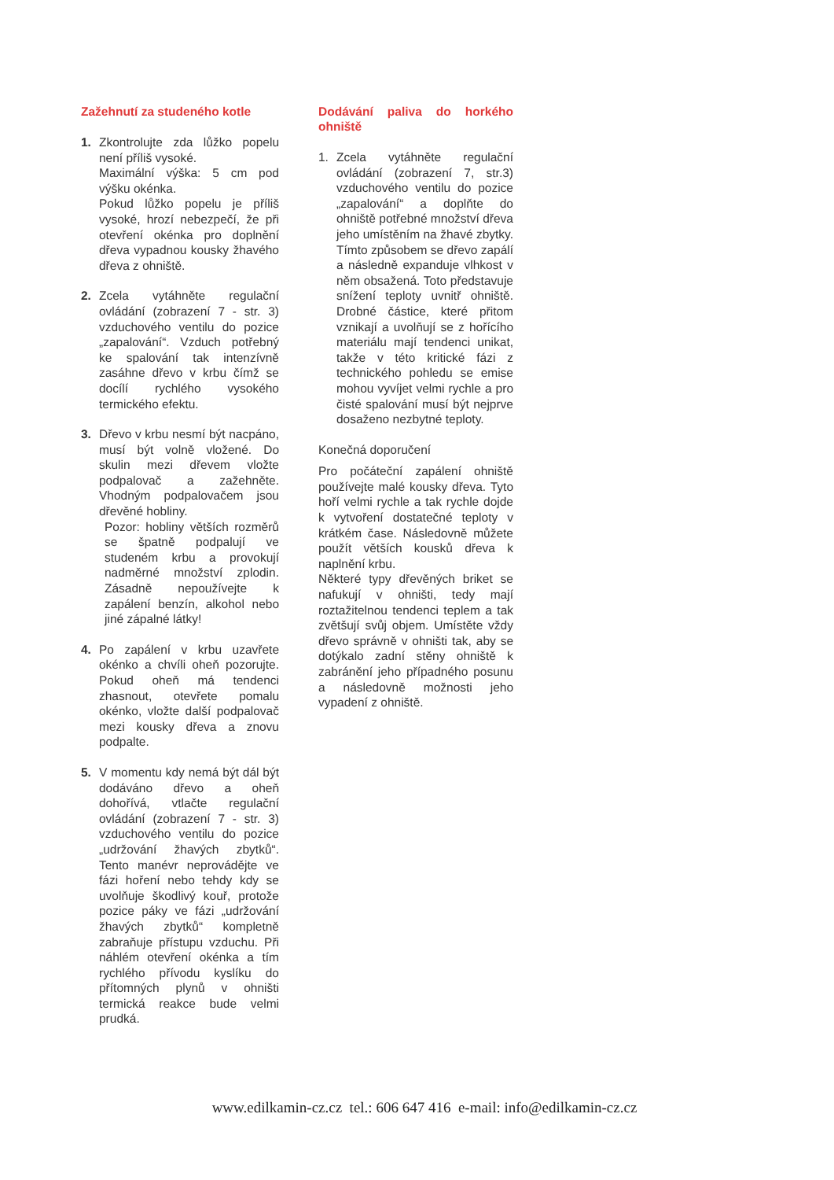Zažehnutí za studeného kotle
1. Zkontrolujte zda lůžko popelu není příliš vysoké.
Maximální výška: 5 cm pod výšku okénka.
Pokud lůžko popelu je příliš vysoké, hrozí nebezpečí, že při otevření okénka pro doplnění dřeva vypadnou kousky žhavého dřeva z ohniště.
2. Zcela vytáhněte regulační ovládání (zobrazení 7 - str. 3) vzduchového ventilu do pozice „zapalování“. Vzduch potřebný ke spalování tak intenzívně zasáhne dřevo v krbu čímž se docílí rychlého vysokého termického efektu.
3. Dřevo v krbu nesmí být nacpáno, musí být volně vložené. Do skulin mezi dřevem vložte podpalovač a zažehněte. Vhodným podpalovačem jsou dřevěné hobliny.
Pozor: hobliny větších rozměrů se špatně podpalují ve studeném krbu a provokují nadměrné množství zplodin. Zásadně nepoužívejte k zapálení benzín, alkohol nebo jiné zápalné látky!
4. Po zapálení v krbu uzavřete okénko a chvíli oheň pozorujte. Pokud oheň má tendenci zhasnout, otevřete pomalu okénko, vložte další podpalovač mezi kousky dřeva a znovu podpalte.
5. V momentu kdy nemá být dál být dodáváno dřevo a oheň dohořívá, vtlačte regulační ovládání (zobrazení 7 - str. 3) vzduchového ventilu do pozice „udržování žhavých zbytků“. Tento manévr neprovádějte ve fázi hoření nebo tehdy kdy se uvolňuje škodlivý kouř, protože pozice páky ve fázi „udržování žhavých zbytků“ kompletně zabraňuje přístupu vzduchu. Při náhlém otevření okénka a tím rychlého přívodu kyslíku do přítomných plynů v ohništi termická reakce bude velmi prudká.
Dodávání paliva do horkého ohniště
1. Zcela vytáhněte regulační ovládání (zobrazení 7, str.3) vzduchového ventilu do pozice „zapalování“ a doplňte do ohniště potřebné množství dřeva jeho umístěním na žhavé zbytky. Tímto způsobem se dřevo zapálí a následně expanduje vlhkost v něm obsažená. Toto představuje snížení teploty uvnitř ohniště. Drobné částice, které přitom vznikají a uvolňují se z hořícího materiálu mají tendenci unikat, takže v této kritické fázi z technického pohledu se emise mohou vyvíjet velmi rychle a pro čisté spalování musí být nejprve dosaženo nezbytné teploty.
Konečná doporučení
Pro počáteční zapálení ohniště používejte malé kousky dřeva. Tyto hoří velmi rychle a tak rychle dojde k vytvoření dostatečné teploty v krátkém čase. Následovně můžete použít větších kousků dřeva k naplnění krbu.
Některé typy dřevěných briket se nafukují v ohništi, tedy mají roztažitelnou tendenci teplem a tak zvětšují svůj objem. Umístěte vždy dřevo správně v ohništi tak, aby se dotýkalo zadní stěny ohniště k zabránění jeho případného posunu a následovně možnosti jeho vypadení z ohniště.
www.edilkamin-cz.cz tel.: 606 647 416 e-mail: info@edilkamin-cz.cz